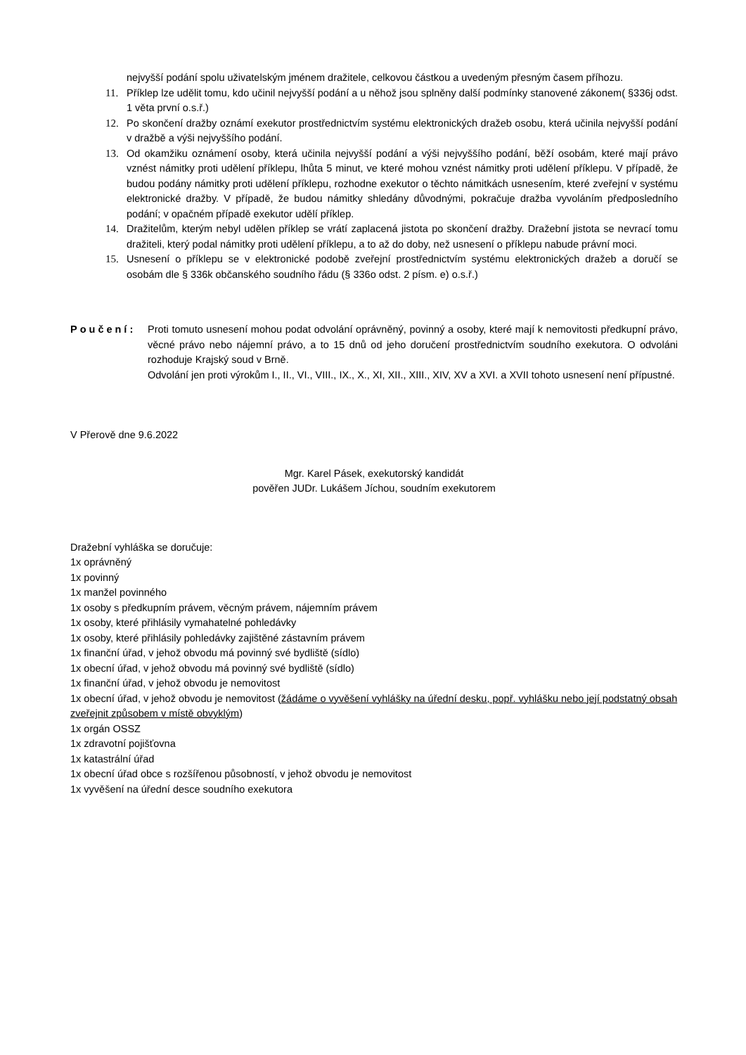nejvyšší podání spolu uživatelským jménem dražitele, celkovou částkou a uvedeným přesným časem příhozu.
11. Příklep lze udělit tomu, kdo učinil nejvyšší podání a u něhož jsou splněny další podmínky stanovené zákonem( §336j odst. 1 věta první o.s.ř.)
12. Po skončení dražby oznámí exekutor prostřednictvím systému elektronických dražeb osobu, která učinila nejvyšší podání v dražbě a výši nejvyššího podání.
13. Od okamžiku oznámení osoby, která učinila nejvyšší podání a výši nejvyššího podání, běží osobám, které mají právo vznést námitky proti udělení příklepu, lhůta 5 minut, ve které mohou vznést námitky proti udělení příklepu. V případě, že budou podány námitky proti udělení příklepu, rozhodne exekutor o těchto námitkách usnesením, které zveřejní v systému elektronické dražby. V případě, že budou námitky shledány důvodnými, pokračuje dražba vyvoláním předposledního podání; v opačném případě exekutor udělí příklep.
14. Dražitelům, kterým nebyl udělen příklep se vrátí zaplacená jistota po skončení dražby. Dražební jistota se nevrací tomu dražiteli, který podal námitky proti udělení příklepu, a to až do doby, než usnesení o příklepu nabude právní moci.
15. Usnesení o příklepu se v elektronické podobě zveřejní prostřednictvím systému elektronických dražeb a doručí se osobám dle § 336k občanského soudního řádu (§ 336o odst. 2 písm. e) o.s.ř.)
Poučení: Proti tomuto usnesení mohou podat odvolání oprávněný, povinný a osoby, které mají k nemovitosti předkupní právo, věcné právo nebo nájemní právo, a to 15 dnů od jeho doručení prostřednictvím soudního exekutora. O odvoláni rozhoduje Krajský soud v Brně.
Odvolání jen proti výrokům I., II., VI., VIII., IX., X., XI, XII., XIII., XIV, XV a XVI. a XVII tohoto usnesení není přípustné.
V Přerově dne 9.6.2022
Mgr. Karel Pásek, exekutorský kandidát
pověřen JUDr. Lukášem Jíchou, soudním exekutorem
Dražební vyhláška se doručuje:
1x oprávněný
1x povinný
1x manžel povinného
1x osoby s předkupním právem, věcným právem, nájemním právem
1x osoby, které přihlásily vymahatelné pohledávky
1x osoby, které přihlásily pohledávky zajištěné zástavním právem
1x finanční úřad, v jehož obvodu má povinný své bydliště (sídlo)
1x obecní úřad, v jehož obvodu má povinný své bydliště (sídlo)
1x finanční úřad, v jehož obvodu je nemovitost
1x obecní úřad, v jehož obvodu je nemovitost (žádáme o vyvěšení vyhlášky na úřední desku, popř. vyhlášku nebo její podstatný obsah zveřejnit způsobem v místě obvyklým)
1x orgán OSSZ
1x zdravotní pojišťovna
1x katastrální úřad
1x obecní úřad obce s rozšířenou působností, v jehož obvodu je nemovitost
1x vyvěšení na úřední desce soudního exekutora